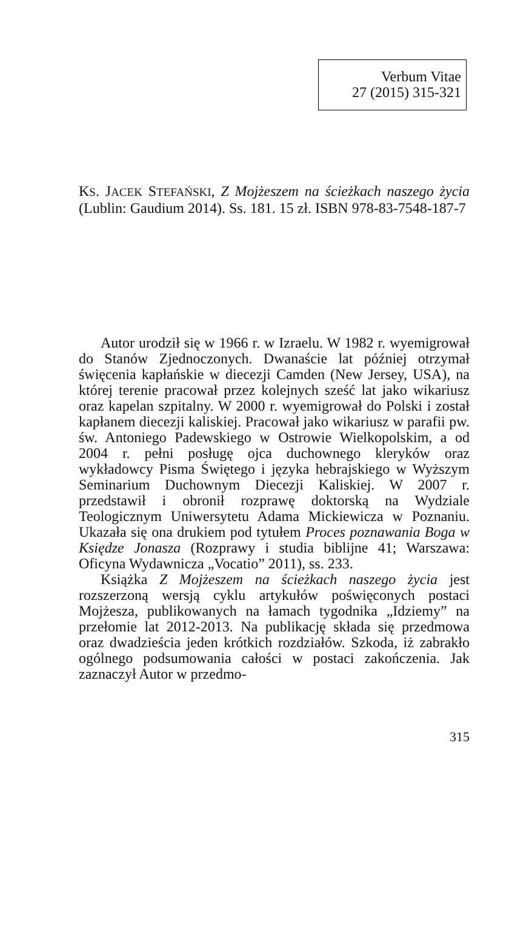Verbum Vitae
27 (2015) 315-321
KS. JACEK STEFAŃSKI, Z Mojżeszem na ścieżkach naszego życia (Lublin: Gaudium 2014). Ss. 181. 15 zł. ISBN 978-83-7548-187-7
Autor urodził się w 1966 r. w Izraelu. W 1982 r. wyemigrował do Stanów Zjednoczonych. Dwanaście lat później otrzymał święcenia kapłańskie w diecezji Camden (New Jersey, USA), na której terenie pracował przez kolejnych sześć lat jako wikariusz oraz kapelan szpitalny. W 2000 r. wyemigrował do Polski i został kapłanem diecezji kaliskiej. Pracował jako wikariusz w parafii pw. św. Antoniego Padewskiego w Ostrowie Wielkopolskim, a od 2004 r. pełni posługę ojca duchownego kleryków oraz wykładowcy Pisma Świętego i języka hebrajskiego w Wyższym Seminarium Duchownym Diecezji Kaliskiej. W 2007 r. przedstawił i obronił rozprawę doktorską na Wydziale Teologicznym Uniwersytetu Adama Mickiewicza w Poznaniu. Ukazała się ona drukiem pod tytułem Proces poznawania Boga w Księdze Jonasza (Rozprawy i studia biblijne 41; Warszawa: Oficyna Wydawnicza „Vocatio” 2011), ss. 233.
Książka Z Mojżeszem na ścieżkach naszego życia jest rozszerzoną wersją cyklu artykułów poświęconych postaci Mojżesza, publikowanych na łamach tygodnika „Idziemy” na przełomie lat 2012-2013. Na publikację składa się przedmowa oraz dwadzieścia jeden krótkich rozdziałów. Szkoda, iż zabrakło ogólnego podsumowania całości w postaci zakończenia. Jak zaznaczył Autor w przedmo-
315